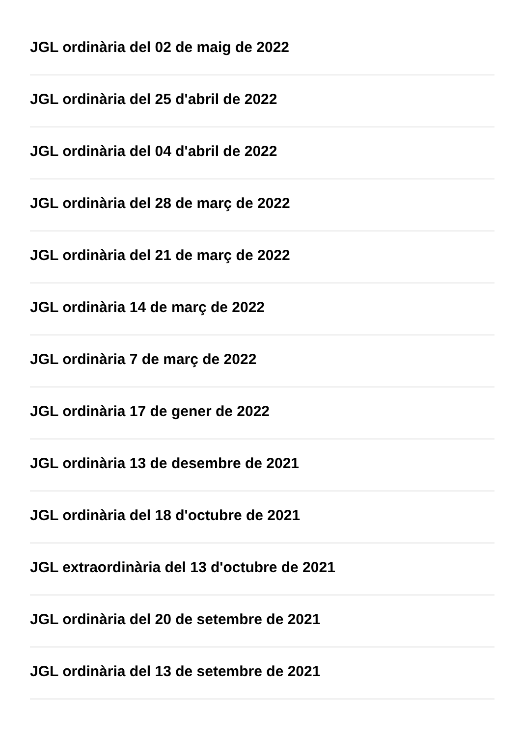JGL ordinària del 02 de maig de 2022
JGL ordinària del 25 d'abril de 2022
JGL ordinària del 04 d'abril de 2022
JGL ordinària del 28 de març de 2022
JGL ordinària del 21 de març de 2022
JGL ordinària 14 de març de 2022
JGL ordinària 7 de març de 2022
JGL ordinària 17 de gener de 2022
JGL ordinària 13 de desembre de 2021
JGL ordinària del 18 d'octubre de 2021
JGL extraordinària del 13 d'octubre de 2021
JGL ordinària del 20 de setembre de 2021
JGL ordinària del 13 de setembre de 2021